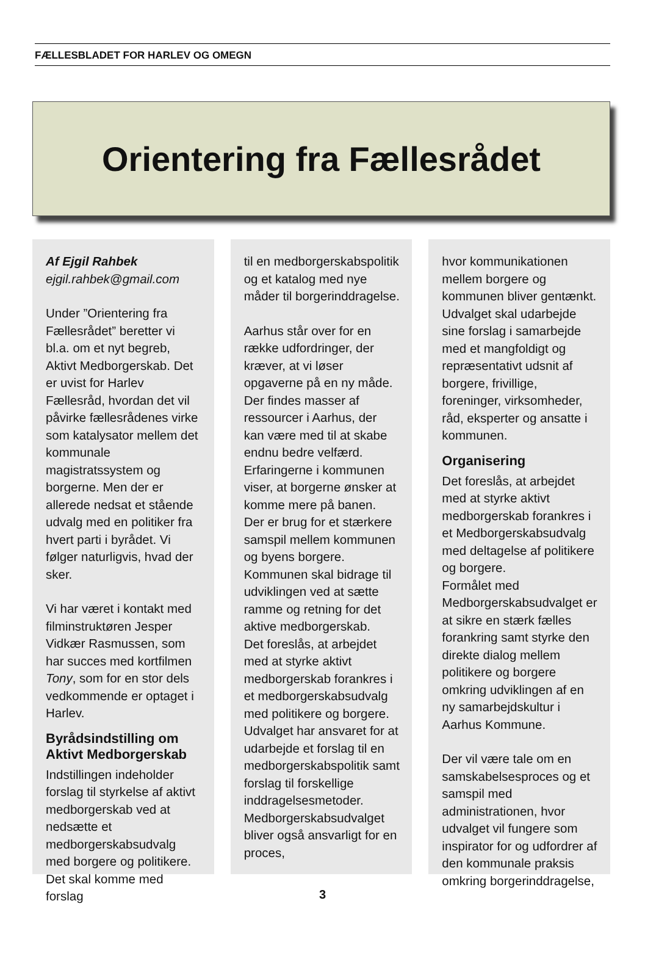FÆLLESBLADET FOR HARLEV OG OMEGN
Orientering fra Fællesrådet
Af Ejgil Rahbek
ejgil.rahbek@gmail.com
Under ”Orientering fra Fællesrådet” beretter vi bl.a. om et nyt begreb, Aktivt Medborgerskab. Det er uvist for Harlev Fællesråd, hvordan det vil påvirke fællesrådenes virke som katalysator mellem det kommunale magistratssystem og borgerne. Men der er allerede nedsat et stående udvalg med en politiker fra hvert parti i byrådet. Vi følger naturligvis, hvad der sker.
Vi har været i kontakt med filminstruktøren Jesper Vidkær Rasmussen, som har succes med kortfilmen Tony, som for en stor dels vedkommende er optaget i Harlev.
Byrådsindstilling om Aktivt Medborgerskab
Indstillingen indeholder forslag til styrkelse af aktivt medborgerskab ved at nedsætte et medborgerskabsudvalg med borgere og politikere. Det skal komme med forslag
til en medborgerskabspolitik og et katalog med nye måder til borgerinddragelse.
Aarhus står over for en række udfordringer, der kræver, at vi løser opgaverne på en ny måde. Der findes masser af ressourcer i Aarhus, der kan være med til at skabe endnu bedre velfærd. Erfaringerne i kommunen viser, at borgerne ønsker at komme mere på banen.
Der er brug for et stærkere samspil mellem kommunen og byens borgere. Kommunen skal bidrage til udviklingen ved at sætte ramme og retning for det aktive medborgerskab.
Det foreslås, at arbejdet med at styrke aktivt medborgerskab forankres i et medborgerskabsudvalg med politikere og borgere. Udvalget har ansvaret for at udarbejde et forslag til en medborgerskabspolitik samt forslag til forskellige inddragelsesmetoder. Medborgerskabsudvalget bliver også ansvarligt for en proces,
hvor kommunikationen mellem borgere og kommunen bliver gentænkt. Udvalget skal udarbejde sine forslag i samarbejde med et mangfoldigt og repræsentativt udsnit af borgere, frivillige, foreninger, virksomheder, råd, eksperter og ansatte i kommunen.
Organisering
Det foreslås, at arbejdet med at styrke aktivt medborgerskab forankres i et Medborgerskabsudvalg med deltagelse af politikere og borgere.
Formålet med Medborgerskabsudvalget er at sikre en stærk fælles forankring samt styrke den direkte dialog mellem politikere og borgere omkring udviklingen af en ny samarbejdskultur i Aarhus Kommune.
Der vil være tale om en samskabelsesproces og et samspil med administrationen, hvor udvalget vil fungere som inspirator for og udfordrer af den kommunale praksis omkring borgerinddragelse,
3